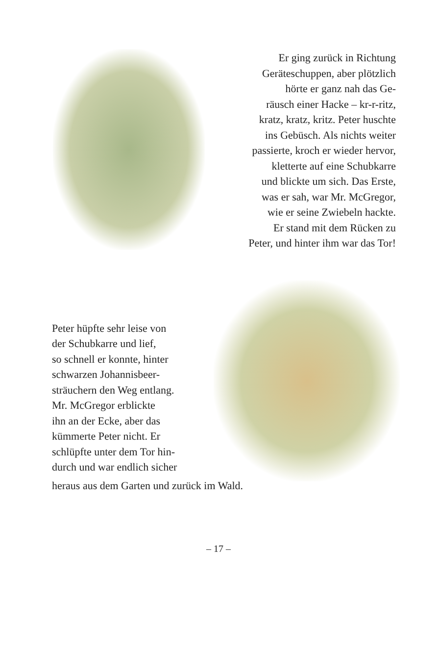Er ging zurück in Richtung
Geräteschuppen, aber plötzlich
hörte er ganz nah das Ge-
räusch einer Hacke – kr-r-ritz,
kratz, kratz, kritz. Peter huschte
ins Gebüsch. Als nichts weiter
passierte, kroch er wieder hervor,
kletterte auf eine Schubkarre
und blickte um sich. Das Erste,
was er sah, war Mr. McGregor,
wie er seine Zwiebeln hackte.
Er stand mit dem Rücken zu
Peter, und hinter ihm war das Tor!
Peter hüpfte sehr leise von
der Schubkarre und lief,
so schnell er konnte, hinter
schwarzen Johannisbeer-
sträuchern den Weg entlang.
Mr. McGregor erblickte
ihn an der Ecke, aber das
kümmerte Peter nicht. Er
schlüpfte unter dem Tor hin-
durch und war endlich sicher
heraus aus dem Garten und zurück im Wald.
– 17 –